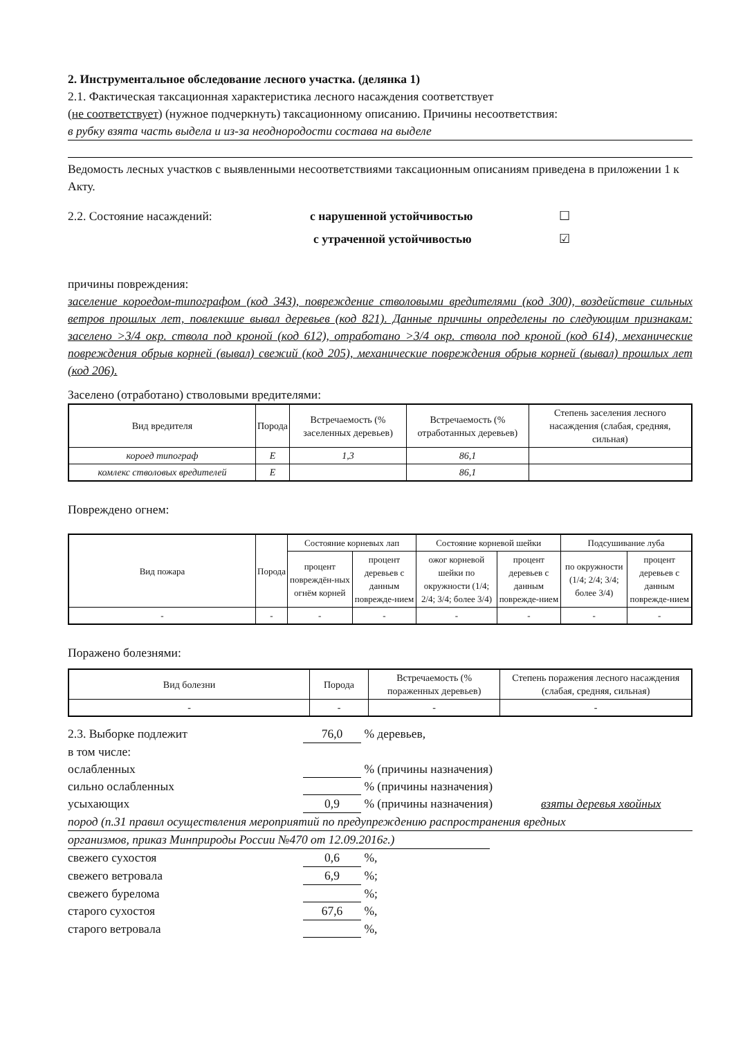2. Инструментальное обследование лесного участка. (делянка 1)
2.1. Фактическая таксационная характеристика лесного насаждения соответствует
(не соответствует) (нужное подчеркнуть) таксационному описанию. Причины несоответствия:
в рубку взята часть выдела и из-за неоднородости состава на выделе
Ведомость лесных участков с выявленными несоответствиями таксационным описаниям приведена в приложении 1 к Акту.
2.2. Состояние насаждений: с нарушенной устойчивостью ☐
с утраченной устойчивостью ☑
причины повреждения:
заселение короедом-типографом (код 343), повреждение стволовыми вредителями (код 300), воздействие сильных ветров прошлых лет, повлекшие вывал деревьев (код 821). Данные причины определены по следующим признакам: заселено >3/4 окр. ствола под кроной (код 612), отработано >3/4 окр. ствола под кроной (код 614), механические повреждения обрыв корней (вывал) свежий (код 205), механические повреждения обрыв корней (вывал) прошлых лет (код 206).
Заселено (отработано) стволовыми вредителями:
| Вид вредителя | Порода | Встречаемость (% заселенных деревьев) | Встречаемость (% отработанных деревьев) | Степень заселения лесного насаждения (слабая, средняя, сильная) |
| --- | --- | --- | --- | --- |
| короед типограф | Е | 1,3 | 86,1 | |
| комлекс стволовых вредителей | Е | | 86,1 | |
Повреждено огнем:
| Вид пожара | Порода | Состояние корневых лап | | Состояние корневой шейки | | Подсушивание луба | |
| --- | --- | --- | --- | --- | --- | --- | --- |
| | | процент повреждён-ных огнём корней | процент деревьев с данным поврежде-нием | ожог корневой шейки по окружности (1/4; 2/4; 3/4; более 3/4) | процент деревьев с данным поврежде-нием | по окружности (1/4; 2/4; 3/4; более 3/4) | процент деревьев с данным поврежде-нием |
| - | - | - | - | - | - | - | - |
Поражено болезнями:
| Вид болезни | Порода | Встречаемость (% пораженных деревьев) | Степень поражения лесного насаждения (слабая, средняя, сильная) |
| --- | --- | --- | --- |
| - | - | - | - |
2.3. Выборке подлежит 76,0 % деревьев,
в том числе:
ослабленных % (причины назначения)
сильно ослабленных % (причины назначения)
усыхающих 0,9 % (причины назначения) взяты деревья хвойных
пород (п.31 правил осуществления мероприятий по предупреждению распространения вредных
организмов, приказ Минприроды России №470 от 12.09.2016г.)
свежего сухостоя 0,6 %,
свежего ветровала 6,9 %;
свежего бурелома %;
старого сухостоя 67,6 %,
старого ветровала %,